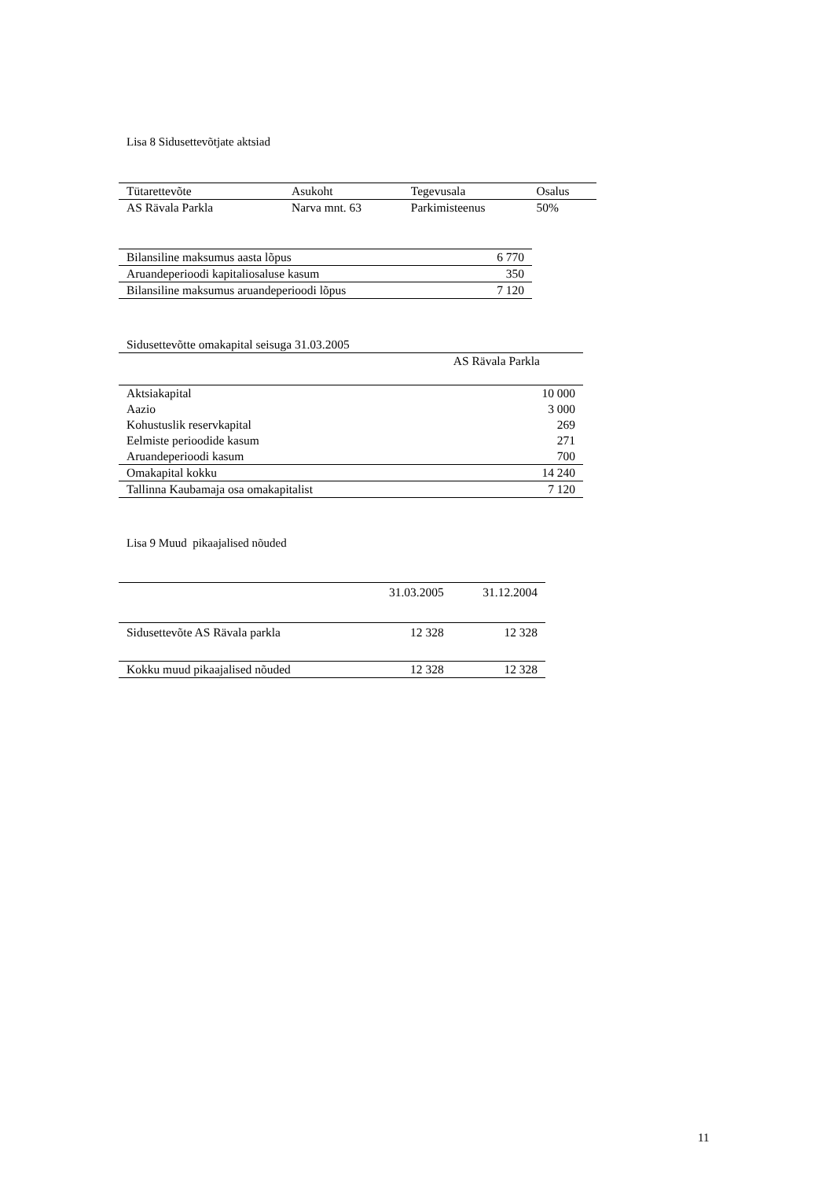Lisa 8 Sidusettevõtjate aktsiad
| Tütarettevõte | Asukoht | Tegevusala | Osalus |
| --- | --- | --- | --- |
| AS Rävala Parkla | Narva mnt. 63 | Parkimisteenus | 50% |
| Bilansiline maksumus aasta lõpus | 6 770 |
| Aruandeperioodi kapitaliosaluse kasum | 350 |
| Bilansiline maksumus aruandeperioodi lõpus | 7 120 |
| Sidusettevõtte omakapital seisuga 31.03.2005 | |
| | AS Rävala Parkla |
| Aktsiakapital | 10 000 |
| Aazio | 3 000 |
| Kohustuslik reservkapital | 269 |
| Eelmiste perioodide kasum | 271 |
| Aruandeperioodi kasum | 700 |
| Omakapital kokku | 14 240 |
| Tallinna Kaubamaja osa omakapitalist | 7 120 |
Lisa 9 Muud pikaajalised nõuded
| | 31.03.2005 | 31.12.2004 |
| Sidusettevõte AS Rävala parkla | 12 328 | 12 328 |
| Kokku muud pikaajalised nõuded | 12 328 | 12 328 |
11